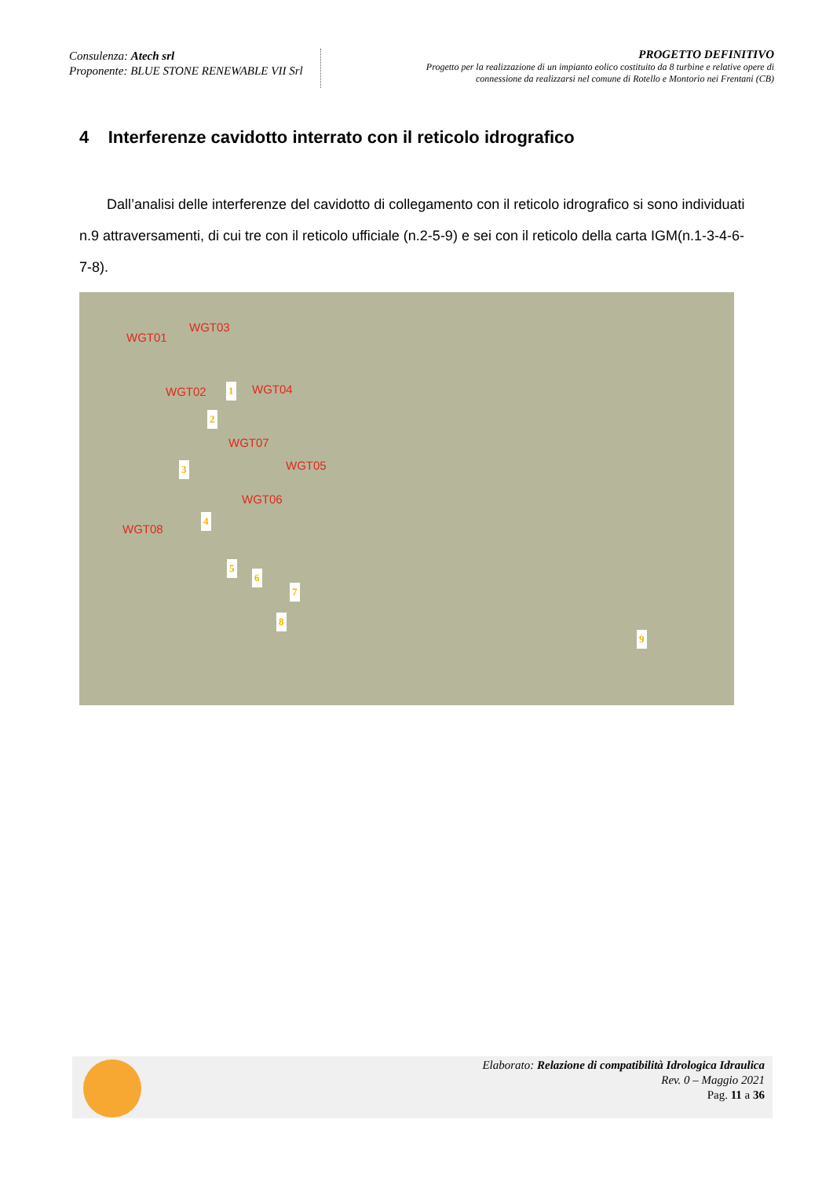Consulenza: Atech srl
Proponente: BLUE STONE RENEWABLE VII Srl
PROGETTO DEFINITIVO
Progetto per la realizzazione di un impianto eolico costituito da 8 turbine e relative opere di
connessione da realizzarsi nel comune di Rotello e Montorio nei Frentani (CB)
4 Interferenze cavidotto interrato con il reticolo idrografico
Dall’analisi delle interferenze del cavidotto di collegamento con il reticolo idrografico si sono individuati n.9 attraversamenti, di cui tre con il reticolo ufficiale (n.2-5-9) e sei con il reticolo della carta IGM(n.1-3-4-6-7-8).
WGT03
WGT01
WGT02 WGT04
WGT07
WGT05
WGT06
WGT08
1
2
3
4
5
6
7
8
9
Elaborato: Relazione di compatibilità Idrologica Idraulica
Rev. 0 – Maggio 2021
Pag. 11 a 36